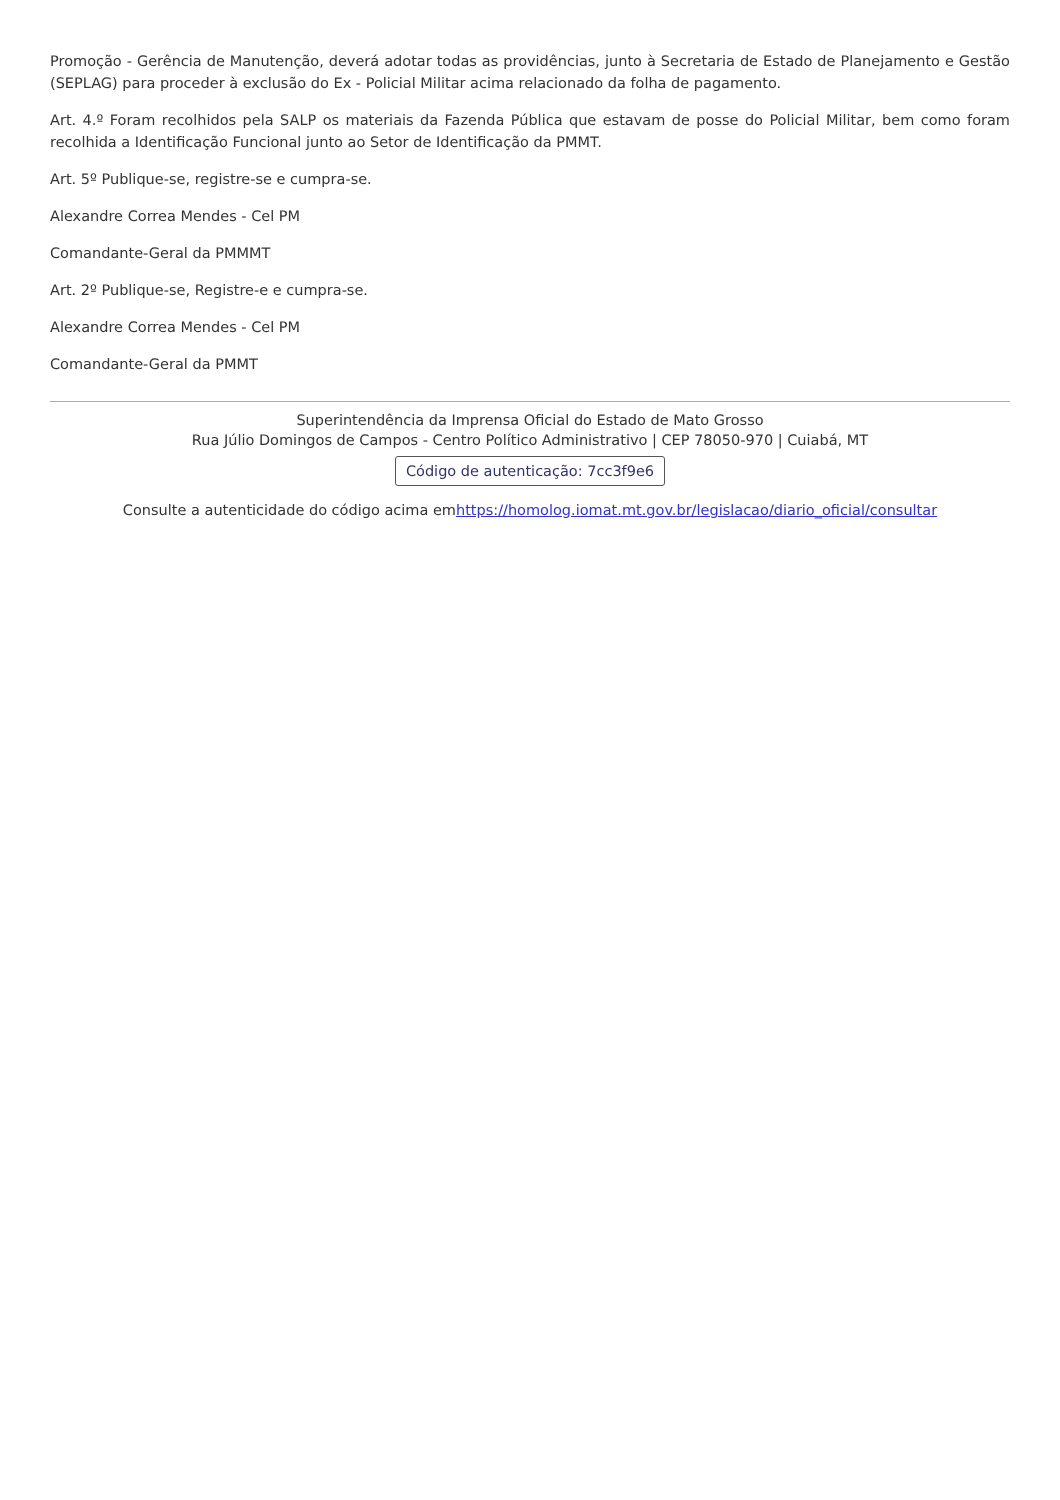Promoção - Gerência de Manutenção, deverá adotar todas as providências, junto à Secretaria de Estado de Planejamento e Gestão (SEPLAG) para proceder à exclusão do Ex - Policial Militar acima relacionado da folha de pagamento.
Art. 4.º Foram recolhidos pela SALP os materiais da Fazenda Pública que estavam de posse do Policial Militar, bem como foram recolhida a Identificação Funcional junto ao Setor de Identificação da PMMT.
Art. 5º Publique-se, registre-se e cumpra-se.
Alexandre Correa Mendes - Cel PM
Comandante-Geral da PMMMT
Art. 2º Publique-se, Registre-e e cumpra-se.
Alexandre Correa Mendes - Cel PM
Comandante-Geral da PMMT
Superintendência da Imprensa Oficial do Estado de Mato Grosso
Rua Júlio Domingos de Campos - Centro Político Administrativo | CEP 78050-970 | Cuiabá, MT
Código de autenticação: 7cc3f9e6
Consulte a autenticidade do código acima emhttps://homolog.iomat.mt.gov.br/legislacao/diario_oficial/consultar